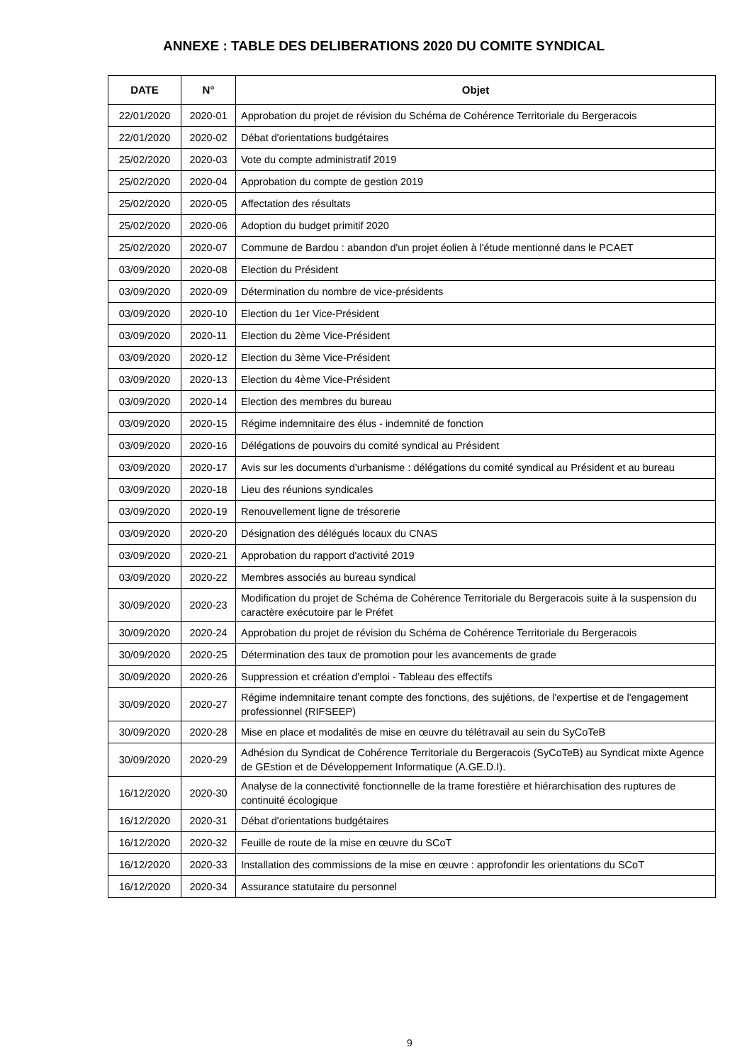ANNEXE : TABLE DES DELIBERATIONS 2020 DU COMITE SYNDICAL
| DATE | N° | Objet |
| --- | --- | --- |
| 22/01/2020 | 2020-01 | Approbation du projet de révision du Schéma de Cohérence Territoriale du Bergeracois |
| 22/01/2020 | 2020-02 | Débat d'orientations budgétaires |
| 25/02/2020 | 2020-03 | Vote du compte administratif 2019 |
| 25/02/2020 | 2020-04 | Approbation du compte de gestion 2019 |
| 25/02/2020 | 2020-05 | Affectation des résultats |
| 25/02/2020 | 2020-06 | Adoption du budget primitif 2020 |
| 25/02/2020 | 2020-07 | Commune de Bardou : abandon d'un projet éolien à l'étude mentionné dans le PCAET |
| 03/09/2020 | 2020-08 | Election du Président |
| 03/09/2020 | 2020-09 | Détermination du nombre de vice-présidents |
| 03/09/2020 | 2020-10 | Election du 1er Vice-Président |
| 03/09/2020 | 2020-11 | Election du 2ème Vice-Président |
| 03/09/2020 | 2020-12 | Election du 3ème Vice-Président |
| 03/09/2020 | 2020-13 | Election du 4ème Vice-Président |
| 03/09/2020 | 2020-14 | Election des membres du bureau |
| 03/09/2020 | 2020-15 | Régime indemnitaire des élus - indemnité de fonction |
| 03/09/2020 | 2020-16 | Délégations de pouvoirs du comité syndical au Président |
| 03/09/2020 | 2020-17 | Avis sur les documents d'urbanisme : délégations du comité syndical au Président et au bureau |
| 03/09/2020 | 2020-18 | Lieu des réunions syndicales |
| 03/09/2020 | 2020-19 | Renouvellement ligne de trésorerie |
| 03/09/2020 | 2020-20 | Désignation des délégués locaux du CNAS |
| 03/09/2020 | 2020-21 | Approbation du rapport d'activité 2019 |
| 03/09/2020 | 2020-22 | Membres associés au bureau syndical |
| 30/09/2020 | 2020-23 | Modification du projet de Schéma de Cohérence Territoriale du Bergeracois suite à la suspension du caractère exécutoire par le Préfet |
| 30/09/2020 | 2020-24 | Approbation du projet de révision du Schéma de Cohérence Territoriale du Bergeracois |
| 30/09/2020 | 2020-25 | Détermination des taux de promotion pour les avancements de grade |
| 30/09/2020 | 2020-26 | Suppression et création d'emploi - Tableau des effectifs |
| 30/09/2020 | 2020-27 | Régime indemnitaire tenant compte des fonctions, des sujétions, de l'expertise et de l'engagement professionnel (RIFSEEP) |
| 30/09/2020 | 2020-28 | Mise en place et modalités de mise en œuvre du télétravail au sein du SyCoTeB |
| 30/09/2020 | 2020-29 | Adhésion du Syndicat de Cohérence Territoriale du Bergeracois (SyCoTeB) au Syndicat mixte Agence de GEstion et de Développement Informatique (A.GE.D.I). |
| 16/12/2020 | 2020-30 | Analyse de la connectivité fonctionnelle de la trame forestière et hiérarchisation des ruptures de continuité écologique |
| 16/12/2020 | 2020-31 | Débat d'orientations budgétaires |
| 16/12/2020 | 2020-32 | Feuille de route de la mise en œuvre du SCoT |
| 16/12/2020 | 2020-33 | Installation des commissions de la mise en œuvre : approfondir les orientations du SCoT |
| 16/12/2020 | 2020-34 | Assurance statutaire du personnel |
9